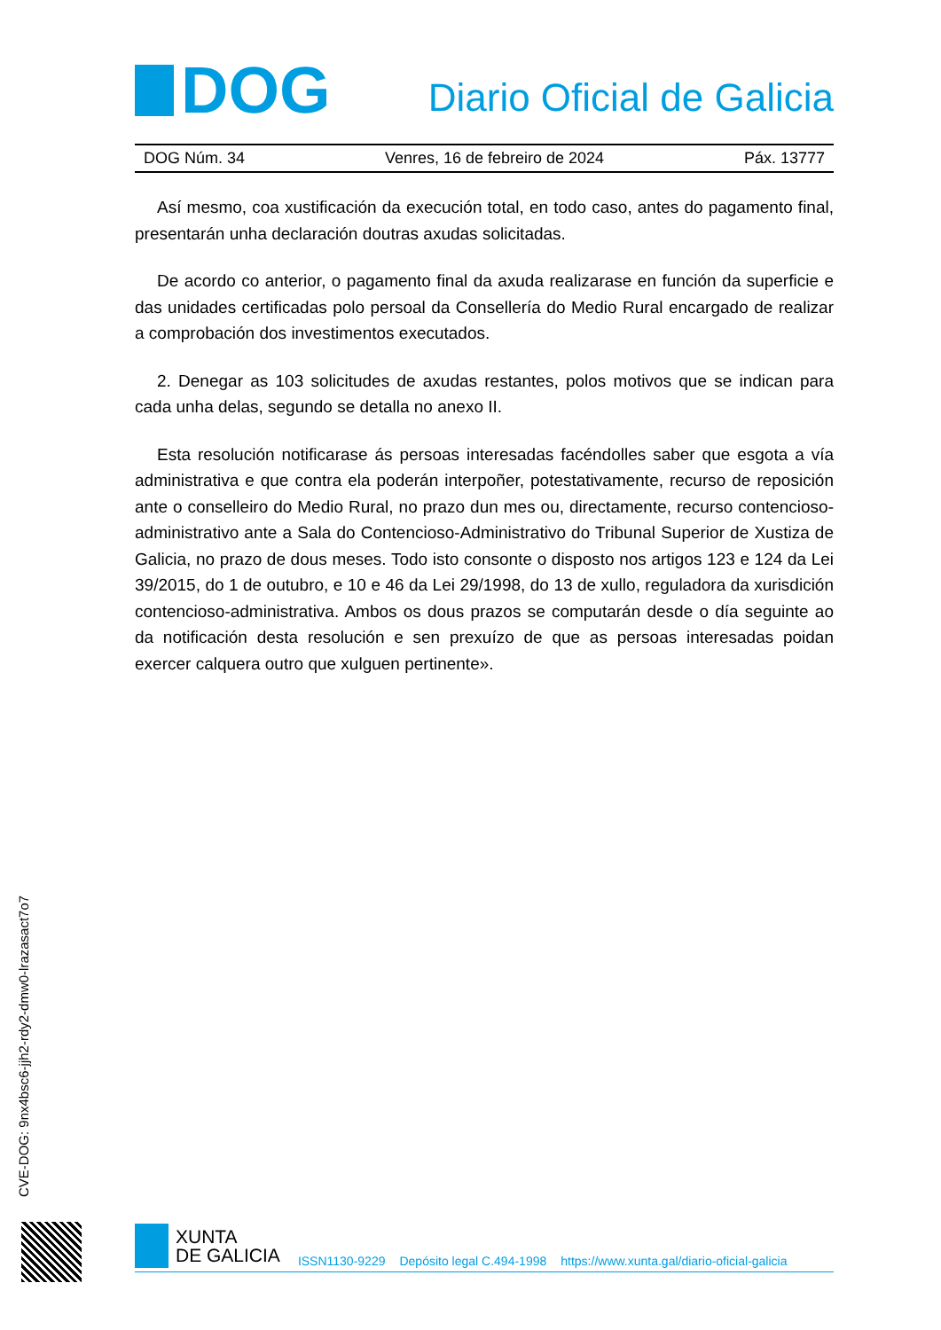DOG
Diario Oficial de Galicia
DOG Núm. 34 Venres, 16 de febreiro de 2024 Páx. 13777
Así mesmo, coa xustificación da execución total, en todo caso, antes do pagamento final, presentarán unha declaración doutras axudas solicitadas.
De acordo co anterior, o pagamento final da axuda realizarase en función da superficie e das unidades certificadas polo persoal da Consellería do Medio Rural encargado de realizar a comprobación dos investimentos executados.
2. Denegar as 103 solicitudes de axudas restantes, polos motivos que se indican para cada unha delas, segundo se detalla no anexo II.
Esta resolución notificarase ás persoas interesadas facéndolles saber que esgota a vía administrativa e que contra ela poderán interpoñer, potestativamente, recurso de reposición ante o conselleiro do Medio Rural, no prazo dun mes ou, directamente, recurso contencioso-administrativo ante a Sala do Contencioso-Administrativo do Tribunal Superior de Xustiza de Galicia, no prazo de dous meses. Todo isto consonte o disposto nos artigos 123 e 124 da Lei 39/2015, do 1 de outubro, e 10 e 46 da Lei 29/1998, do 13 de xullo, reguladora da xurisdición contencioso-administrativa. Ambos os dous prazos se computarán desde o día seguinte ao da notificación desta resolución e sen prexuízo de que as persoas interesadas poidan exercer calquera outro que xulguen pertinente».
CVE-DOG: 9nx4bsc6-jjh2-rdy2-dmw0-lrazasact7o7
XUNTA
DE GALICIA
ISSN1130-9229 Depósito legal C.494-1998 https://www.xunta.gal/diario-oficial-galicia